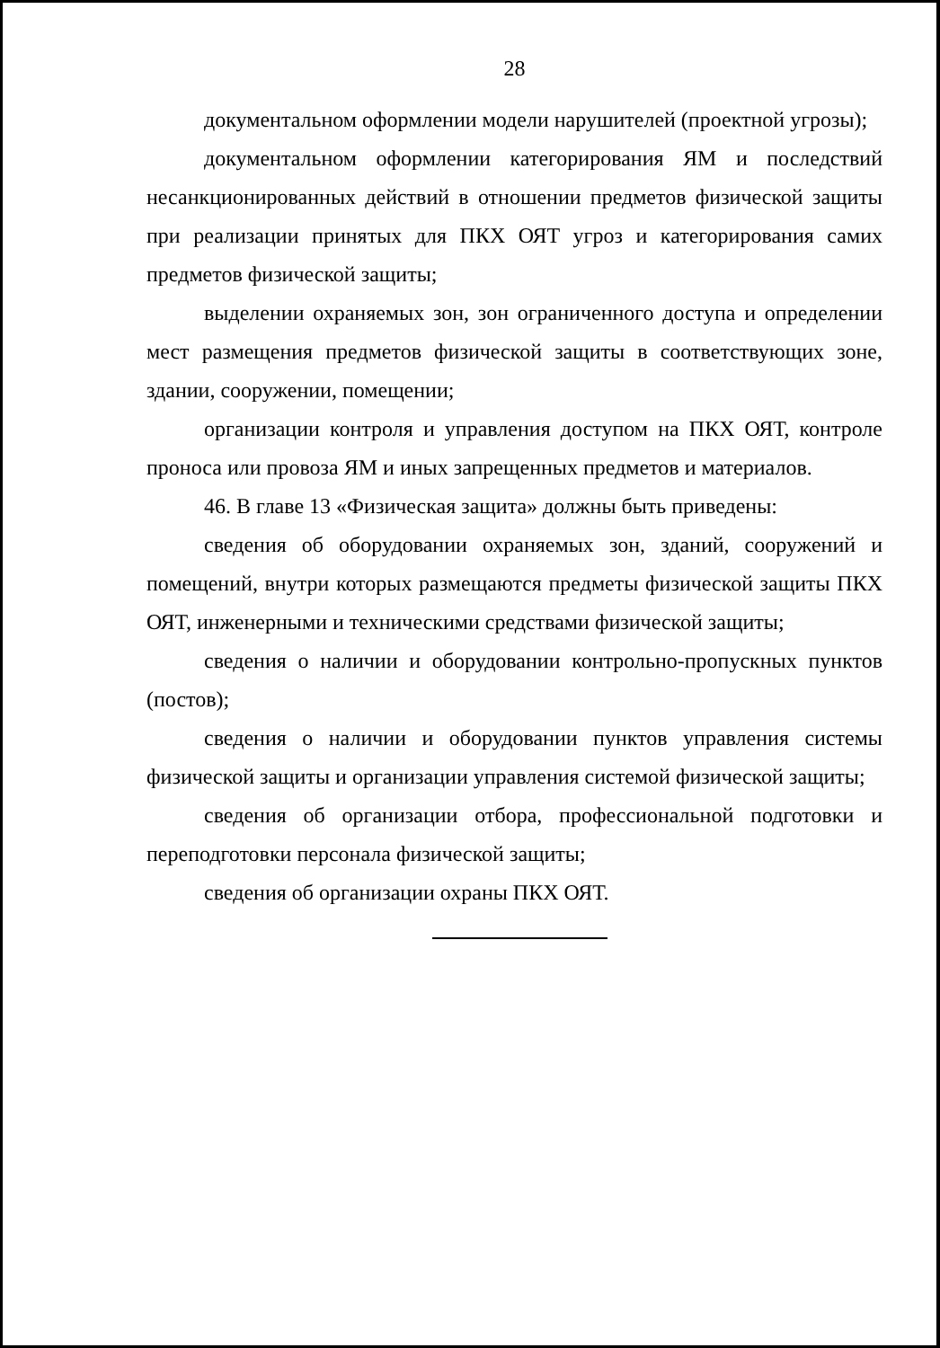28
документальном оформлении модели нарушителей (проектной угрозы);
документальном оформлении категорирования ЯМ и последствий несанкционированных действий в отношении предметов физической защиты при реализации принятых для ПКХ ОЯТ угроз и категорирования самих предметов физической защиты;
выделении охраняемых зон, зон ограниченного доступа и определении мест размещения предметов физической защиты в соответствующих зоне, здании, сооружении, помещении;
организации контроля и управления доступом на ПКХ ОЯТ, контроле проноса или провоза ЯМ и иных запрещенных предметов и материалов.
46. В главе 13 «Физическая защита» должны быть приведены:
сведения об оборудовании охраняемых зон, зданий, сооружений и помещений, внутри которых размещаются предметы физической защиты ПКХ ОЯТ, инженерными и техническими средствами физической защиты;
сведения о наличии и оборудовании контрольно-пропускных пунктов (постов);
сведения о наличии и оборудовании пунктов управления системы физической защиты и организации управления системой физической защиты;
сведения об организации отбора, профессиональной подготовки и переподготовки персонала физической защиты;
сведения об организации охраны ПКХ ОЯТ.